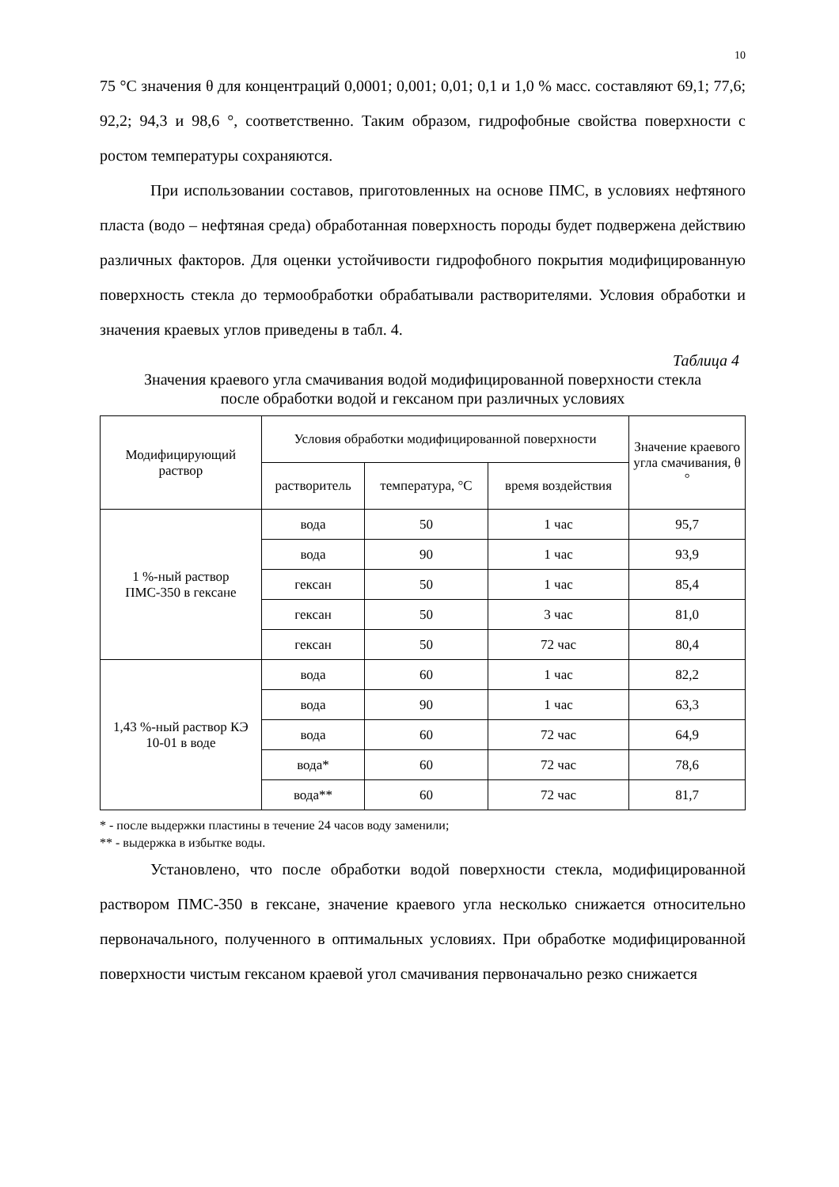10
75 °C значения θ для концентраций 0,0001; 0,001; 0,01; 0,1 и 1,0 % масс. составляют 69,1; 77,6; 92,2; 94,3 и 98,6 °, соответственно. Таким образом, гидрофобные свойства поверхности с ростом температуры сохраняются.
При использовании составов, приготовленных на основе ПМС, в условиях нефтяного пласта (водо – нефтяная среда) обработанная поверхность породы будет подвержена действию различных факторов. Для оценки устойчивости гидрофобного покрытия модифицированную поверхность стекла до термообработки обрабатывали растворителями. Условия обработки и значения краевых углов приведены в табл. 4.
Таблица 4
Значения краевого угла смачивания водой модифицированной поверхности стекла после обработки водой и гексаном при различных условиях
| Модифицирующий раствор | Условия обработки модифицированной поверхности | | | Значение краевого угла смачивания, θ ° |
| --- | --- | --- | --- | --- |
| | растворитель | температура, °С | время воздействия | |
| 1 %-ный раствор ПМС-350 в гексане | вода | 50 | 1 час | 95,7 |
| | вода | 90 | 1 час | 93,9 |
| | гексан | 50 | 1 час | 85,4 |
| | гексан | 50 | 3 час | 81,0 |
| | гексан | 50 | 72 час | 80,4 |
| 1,43 %-ный раствор КЭ 10-01 в воде | вода | 60 | 1 час | 82,2 |
| | вода | 90 | 1 час | 63,3 |
| | вода | 60 | 72 час | 64,9 |
| | вода* | 60 | 72 час | 78,6 |
| | вода** | 60 | 72 час | 81,7 |
* - после выдержки пластины в течение 24 часов воду заменили;
** - выдержка в избытке воды.
Установлено, что после обработки водой поверхности стекла, модифицированной раствором ПМС-350 в гексане, значение краевого угла несколько снижается относительно первоначального, полученного в оптимальных условиях. При обработке модифицированной поверхности чистым гексаном краевой угол смачивания первоначально резко снижается